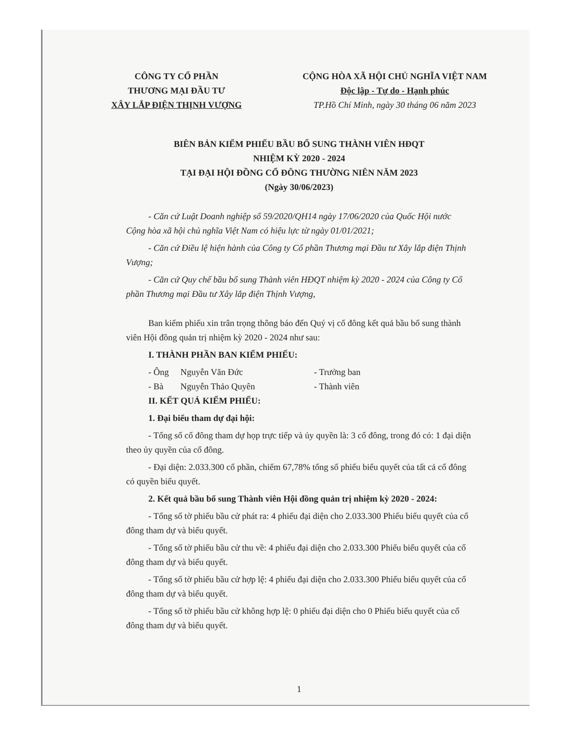CÔNG TY CỔ PHẦN
THƯƠNG MẠI ĐẦU TƯ
XÂY LẮP ĐIỆN THỊNH VƯỢNG
CỘNG HÒA XÃ HỘI CHỦ NGHĨA VIỆT NAM
Độc lập - Tự do - Hạnh phúc
TP.Hồ Chí Minh, ngày 30 tháng 06 năm 2023
BIÊN BẢN KIỂM PHIẾU BẦU BỔ SUNG THÀNH VIÊN HĐQT
NHIỆM KỲ 2020 - 2024
TẠI ĐẠI HỘI ĐỒNG CỔ ĐÔNG THƯỜNG NIÊN NĂM 2023
(Ngày 30/06/2023)
- Căn cứ Luật Doanh nghiệp số 59/2020/QH14 ngày 17/06/2020 của Quốc Hội nước Cộng hòa xã hội chủ nghĩa Việt Nam có hiệu lực từ ngày 01/01/2021;
- Căn cứ Điều lệ hiện hành của Công ty Cổ phần Thương mại Đầu tư Xây lắp điện Thịnh Vượng;
- Căn cứ Quy chế bầu bổ sung Thành viên HĐQT nhiệm kỳ 2020 - 2024 của Công ty Cổ phần Thương mại Đầu tư Xây lắp điện Thịnh Vượng,
Ban kiểm phiếu xin trân trọng thông báo đến Quý vị cổ đông kết quả bầu bổ sung thành viên Hội đồng quản trị nhiệm kỳ 2020 - 2024 như sau:
I. THÀNH PHẦN BAN KIỂM PHIẾU:
- Ông Nguyễn Văn Đức - Trưởng ban
- Bà Nguyễn Thảo Quyên - Thành viên
II. KẾT QUẢ KIỂM PHIẾU:
1. Đại biểu tham dự đại hội:
- Tổng số cổ đông tham dự họp trực tiếp và ủy quyền là: 3 cổ đông, trong đó có: 1 đại diện theo ủy quyền của cổ đông.
- Đại diện: 2.033.300 cổ phần, chiếm 67,78% tổng số phiếu biểu quyết của tất cả cổ đông có quyền biểu quyết.
2. Kết quả bầu bổ sung Thành viên Hội đồng quản trị nhiệm kỳ 2020 - 2024:
- Tổng số tờ phiếu bầu cử phát ra: 4 phiếu đại diện cho 2.033.300 Phiếu biểu quyết của cổ đông tham dự và biểu quyết.
- Tổng số tờ phiếu bầu cử thu về: 4 phiếu đại diện cho 2.033.300 Phiếu biểu quyết của cổ đông tham dự và biểu quyết.
- Tổng số tờ phiếu bầu cử hợp lệ: 4 phiếu đại diện cho 2.033.300 Phiếu biểu quyết của cổ đông tham dự và biểu quyết.
- Tổng số tờ phiếu bầu cử không hợp lệ: 0 phiếu đại diện cho 0 Phiếu biểu quyết của cổ đông tham dự và biểu quyết.
1